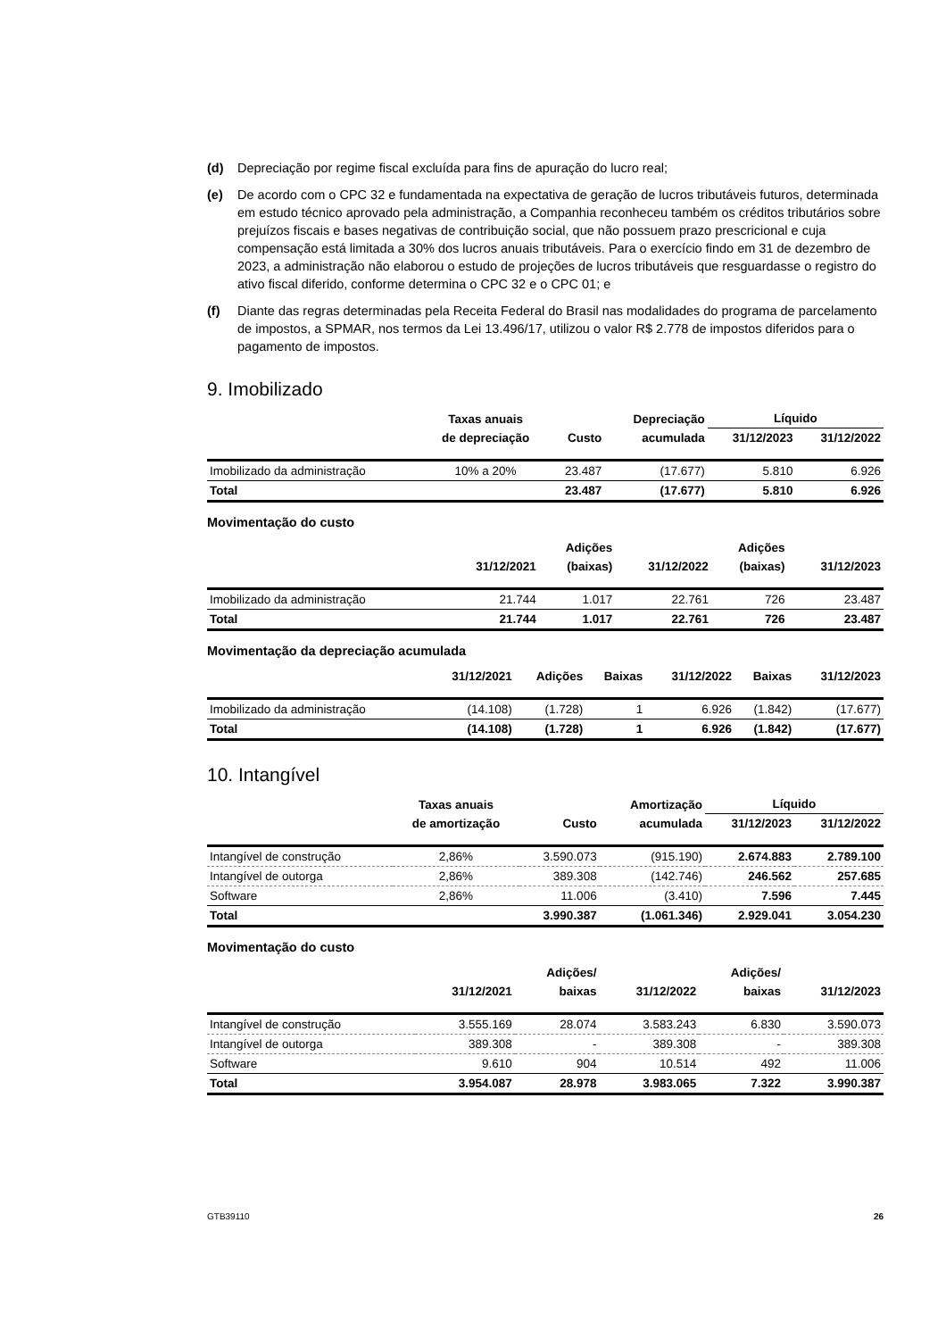(d) Depreciação por regime fiscal excluída para fins de apuração do lucro real;
(e) De acordo com o CPC 32 e fundamentada na expectativa de geração de lucros tributáveis futuros, determinada em estudo técnico aprovado pela administração, a Companhia reconheceu também os créditos tributários sobre prejuízos fiscais e bases negativas de contribuição social, que não possuem prazo prescricional e cuja compensação está limitada a 30% dos lucros anuais tributáveis. Para o exercício findo em 31 de dezembro de 2023, a administração não elaborou o estudo de projeções de lucros tributáveis que resguardasse o registro do ativo fiscal diferido, conforme determina o CPC 32 e o CPC 01; e
(f) Diante das regras determinadas pela Receita Federal do Brasil nas modalidades do programa de parcelamento de impostos, a SPMAR, nos termos da Lei 13.496/17, utilizou o valor R$ 2.778 de impostos diferidos para o pagamento de impostos.
9. Imobilizado
| | Taxas anuais | | Depreciação | Líquido | |
| --- | --- | --- | --- | --- | --- |
| | de depreciação | Custo | acumulada | 31/12/2023 | 31/12/2022 |
| Imobilizado da administração | 10% a 20% | 23.487 | (17.677) | 5.810 | 6.926 |
| Total | | 23.487 | (17.677) | 5.810 | 6.926 |
Movimentação do custo
| | | Adições | | Adições | |
| --- | --- | --- | --- | --- | --- |
| | 31/12/2021 | (baixas) | 31/12/2022 | (baixas) | 31/12/2023 |
| Imobilizado da administração | 21.744 | 1.017 | 22.761 | 726 | 23.487 |
| Total | 21.744 | 1.017 | 22.761 | 726 | 23.487 |
Movimentação da depreciação acumulada
| | 31/12/2021 | Adições | Baixas | 31/12/2022 | Baixas | 31/12/2023 |
| --- | --- | --- | --- | --- | --- | --- |
| Imobilizado da administração | (14.108) | (1.728) | 1 | 6.926 | (1.842) | (17.677) |
| Total | (14.108) | (1.728) | 1 | 6.926 | (1.842) | (17.677) |
10. Intangível
| | Taxas anuais | | Amortização | Líquido | |
| --- | --- | --- | --- | --- | --- |
| | de amortização | Custo | acumulada | 31/12/2023 | 31/12/2022 |
| Intangível de construção | 2,86% | 3.590.073 | (915.190) | 2.674.883 | 2.789.100 |
| Intangível de outorga | 2,86% | 389.308 | (142.746) | 246.562 | 257.685 |
| Software | 2,86% | 11.006 | (3.410) | 7.596 | 7.445 |
| Total | | 3.990.387 | (1.061.346) | 2.929.041 | 3.054.230 |
Movimentação do custo
| | | Adições/ | | Adições/ | |
| --- | --- | --- | --- | --- | --- |
| | 31/12/2021 | baixas | 31/12/2022 | baixas | 31/12/2023 |
| Intangível de construção | 3.555.169 | 28.074 | 3.583.243 | 6.830 | 3.590.073 |
| Intangível de outorga | 389.308 | - | 389.308 | - | 389.308 |
| Software | 9.610 | 904 | 10.514 | 492 | 11.006 |
| Total | 3.954.087 | 28.978 | 3.983.065 | 7.322 | 3.990.387 |
GTB39110 26